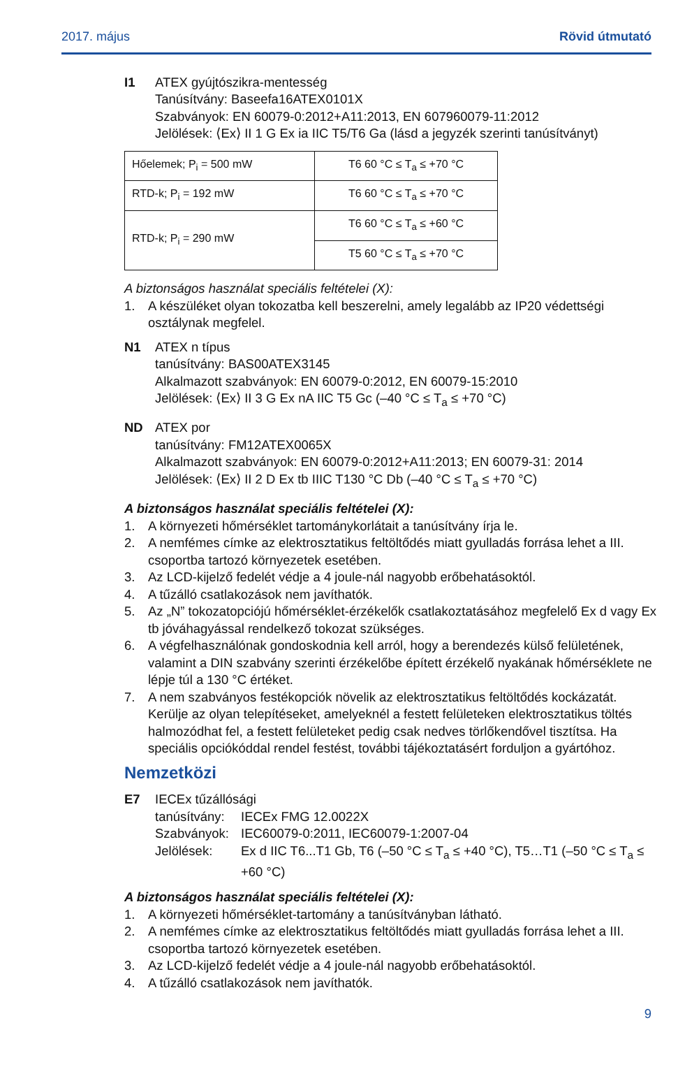2017. május Rövid útmutató
I1 ATEX gyújtószikra-mentesség
Tanúsítvány: Baseefa16ATEX0101X
Szabványok: EN 60079-0:2012+A11:2013, EN 607960079-11:2012
Jelölések: ⟨Ex⟩ II 1 G Ex ia IIC T5/T6 Ga (lásd a jegyzék szerinti tanúsítványt)
| Hőelemek; P<sub>i</sub> = 500 mW | T6 60 °C ≤ T<sub>a</sub> ≤ +70 °C |
| RTD-k; P<sub>i</sub> = 192 mW | T6 60 °C ≤ T<sub>a</sub> ≤ +70 °C |
| RTD-k; P<sub>i</sub> = 290 mW | T6 60 °C ≤ T<sub>a</sub> ≤ +60 °C |
| | T5 60 °C ≤ T<sub>a</sub> ≤ +70 °C |
A biztonságos használat speciális feltételei (X):
1. A készüléket olyan tokozatba kell beszerelni, amely legalább az IP20 védettségi osztálynak megfelel.
N1 ATEX n típus
tanúsítvány: BAS00ATEX3145
Alkalmazott szabványok: EN 60079-0:2012, EN 60079-15:2010
Jelölések: ⟨Ex⟩ II 3 G Ex nA IIC T5 Gc (–40 °C ≤ T<sub>a</sub> ≤ +70 °C)
ND ATEX por
tanúsítvány: FM12ATEX0065X
Alkalmazott szabványok: EN 60079-0:2012+A11:2013; EN 60079-31: 2014
Jelölések: ⟨Ex⟩ II 2 D Ex tb IIIC T130 °C Db (–40 °C ≤ T<sub>a</sub> ≤ +70 °C)
A biztonságos használat speciális feltételei (X):
1. A környezeti hőmérséklet tartománykorlátait a tanúsítvány írja le.
2. A nemfémes címke az elektrosztatikus feltöltődés miatt gyulladás forrása lehet a III. csoportba tartozó környezetek esetében.
3. Az LCD-kijelző fedelét védje a 4 joule-nál nagyobb erőbehatásoktól.
4. A tűzálló csatlakozások nem javíthatók.
5. Az „N” tokozatopciójú hőmérséklet-érzékelők csatlakoztatásához megfelelő Ex d vagy Ex tb jóváhagyással rendelkező tokozat szükséges.
6. A végfelhasználónak gondoskodnia kell arról, hogy a berendezés külső felületének, valamint a DIN szabvány szerinti érzékelőbe épített érzékelő nyakának hőmérséklete ne lépje túl a 130 °C értéket.
7. A nem szabványos festékopciók növelik az elektrosztatikus feltöltődés kockázatát. Kerülje az olyan telepítéseket, amelyeknél a festett felületeken elektrosztatikus töltés halmozódhat fel, a festett felületeket pedig csak nedves törlőkendővel tisztítsa. Ha speciális opciókóddal rendel festést, további tájékoztatásért forduljon a gyártóhoz.
Nemzetközi
E7 IECEx tűzállósági
tanúsítvány: IECEx FMG 12.0022X Szabványok: IEC60079-0:2011, IEC60079-1:2007-04 Jelölések: Ex d IIC T6...T1 Gb, T6 (–50 °C ≤ T<sub>a</sub> ≤ +40 °C), T5…T1 (–50 °C ≤ T<sub>a</sub> ≤ +60 °C)
A biztonságos használat speciális feltételei (X):
1. A környezeti hőmérséklet-tartomány a tanúsítványban látható.
2. A nemfémes címke az elektrosztatikus feltöltődés miatt gyulladás forrása lehet a III. csoportba tartozó környezetek esetében.
3. Az LCD-kijelző fedelét védje a 4 joule-nál nagyobb erőbehatásoktól.
4. A tűzálló csatlakozások nem javíthatók.
9